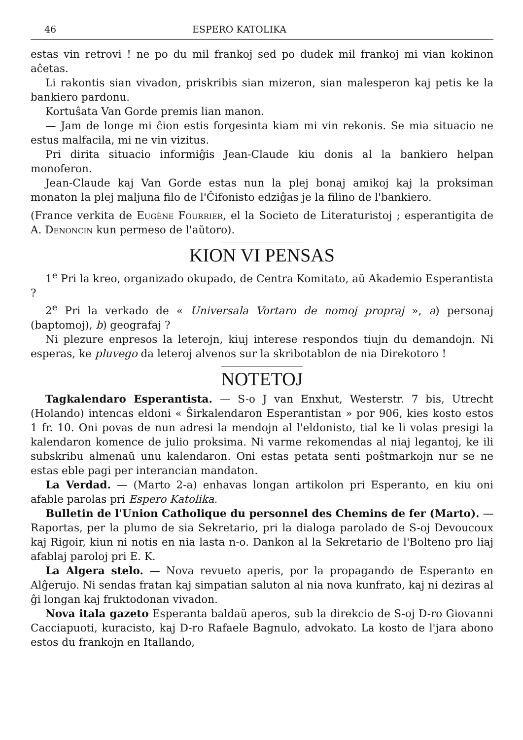46 ESPERO KATOLIKA
estas vin retrovi ! ne po du mil frankoj sed po dudek mil frankoj mi vian kokinon aĉetas.
Li rakontis sian vivadon, priskribis sian mizeron, sian malesperon kaj petis ke la bankiero pardonu.
Kortuŝata Van Gorde premis lian manon.
— Jam de longe mi ĉion estis forgesinta kiam mi vin rekonis. Se mia situacio ne estus malfacila, mi ne vin vizitus.
Pri dirita situacio informiĝis Jean-Claude kiu donis al la bankiero helpan monoferon.
Jean-Claude kaj Van Gorde estas nun la plej bonaj amikoj kaj la proksiman monaton la plej maljuna filo de l'Ĉifonisto edziĝas je la filino de l'bankiero.
(France verkita de Eugène Fourrier, el la Societo de Literaturistoj ; esperantigita de A. Denoncin kun permeso de l'aŭtoro).
KION VI PENSAS
1<sup>e</sup> Pri la kreo, organizado okupado, de Centra Komitato, aŭ Akademio Esperantista ?
2<sup>e</sup> Pri la verkado de « Universala Vortaro de nomoj propraj », a) personaj (baptomoj), b) geografaj ?
Ni plezure enpresos la leterojn, kiuj interese respondos tiujn du demandojn. Ni esperas, ke pluvego da leteroj alvenos sur la skribotablon de nia Direkotoro !
NOTETOJ
Tagkalendaro Esperantista. — S-o J van Enxhut, Westerstr. 7 bis, Utrecht (Holando) intencas eldoni « Ŝirkalendaron Esperantistan » por 906, kies kosto estos 1 fr. 10. Oni povas de nun adresi la mendojn al l'eldonisto, tial ke li volas presigi la kalendaron komence de julio proksima. Ni varme rekomendas al niaj legantoj, ke ili subskribu almenaŭ unu kalendaron. Oni estas petata senti poŝtmarkojn nur se ne estas eble pagi per interancian mandaton.
La Verdad. — (Marto 2-a) enhavas longan artikolon pri Esperanto, en kiu oni afable parolas pri Espero Katolika.
Bulletin de l'Union Catholique du personnel des Chemins de fer (Marto). — Raportas, per la plumo de sia Sekretario, pri la dialoga parolado de S-oj Devoucoux kaj Rigoir, kiun ni notis en nia lasta n-o. Dankon al la Sekretario de l'Bolteno pro liaj afablaj paroloj pri E. K.
La Algera stelo. — Nova revueto aperis, por la propagando de Esperanto en Alĝerujo. Ni sendas fratan kaj simpatian saluton al nia nova kunfrato, kaj ni deziras al ĝi longan kaj fruktodonan vivadon.
Nova itala gazeto Esperanta baldaŭ aperos, sub la direkcio de S-oj D-ro Giovanni Cacciapuoti, kuracisto, kaj D-ro Rafaele Bagnulo, advokato. La kosto de l'jara abono estos du frankojn en Itallando,